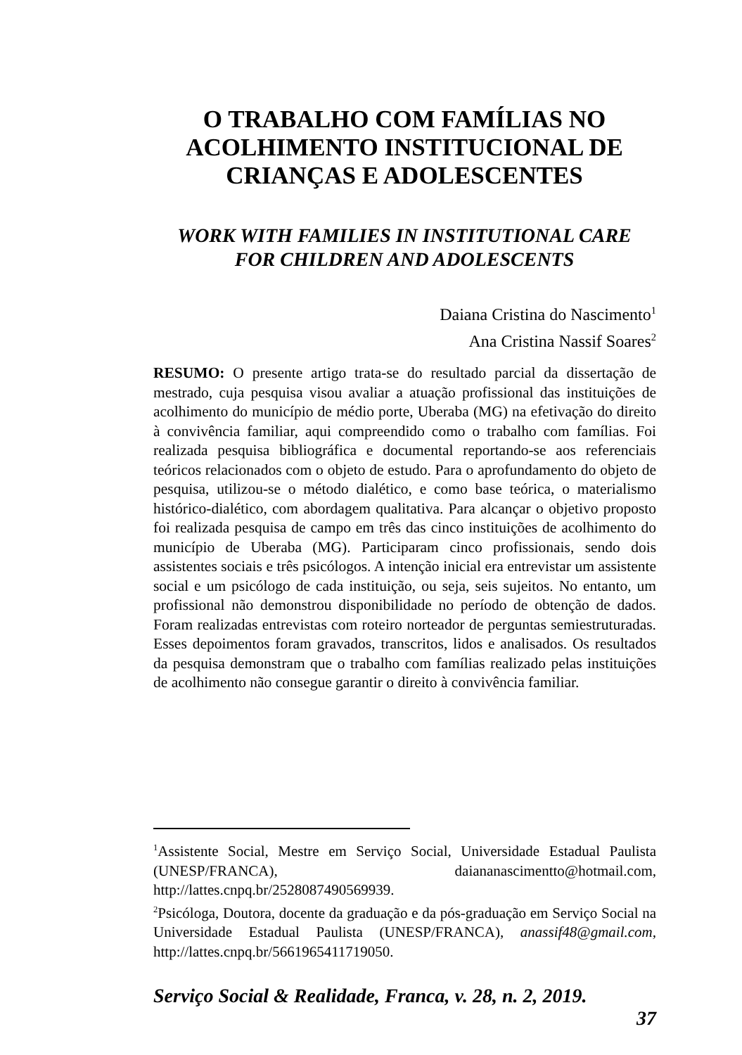O TRABALHO COM FAMÍLIAS NO
ACOLHIMENTO INSTITUCIONAL DE
CRIANÇAS E ADOLESCENTES
WORK WITH FAMILIES IN INSTITUTIONAL CARE
FOR CHILDREN AND ADOLESCENTS
Daiana Cristina do Nascimento<sup>1</sup>
Ana Cristina Nassif Soares<sup>2</sup>
RESUMO: O presente artigo trata-se do resultado parcial da dissertação de mestrado, cuja pesquisa visou avaliar a atuação profissional das instituições de acolhimento do município de médio porte, Uberaba (MG) na efetivação do direito à convivência familiar, aqui compreendido como o trabalho com famílias. Foi realizada pesquisa bibliográfica e documental reportando-se aos referenciais teóricos relacionados com o objeto de estudo. Para o aprofundamento do objeto de pesquisa, utilizou-se o método dialético, e como base teórica, o materialismo histórico-dialético, com abordagem qualitativa. Para alcançar o objetivo proposto foi realizada pesquisa de campo em três das cinco instituições de acolhimento do município de Uberaba (MG). Participaram cinco profissionais, sendo dois assistentes sociais e três psicólogos. A intenção inicial era entrevistar um assistente social e um psicólogo de cada instituição, ou seja, seis sujeitos. No entanto, um profissional não demonstrou disponibilidade no período de obtenção de dados. Foram realizadas entrevistas com roteiro norteador de perguntas semiestruturadas. Esses depoimentos foram gravados, transcritos, lidos e analisados. Os resultados da pesquisa demonstram que o trabalho com famílias realizado pelas instituições de acolhimento não consegue garantir o direito à convivência familiar.
<sup>1</sup> Assistente Social, Mestre em Serviço Social, Universidade Estadual Paulista (UNESP/FRANCA), daiananascimentto@hotmail.com, http://lattes.cnpq.br/2528087490569939.
<sup>2</sup> Psicóloga, Doutora, docente da graduação e da pós-graduação em Serviço Social na Universidade Estadual Paulista (UNESP/FRANCA), anassif48@gmail.com, http://lattes.cnpq.br/5661965411719050.
Serviço Social & Realidade, Franca, v. 28, n. 2, 2019.
37